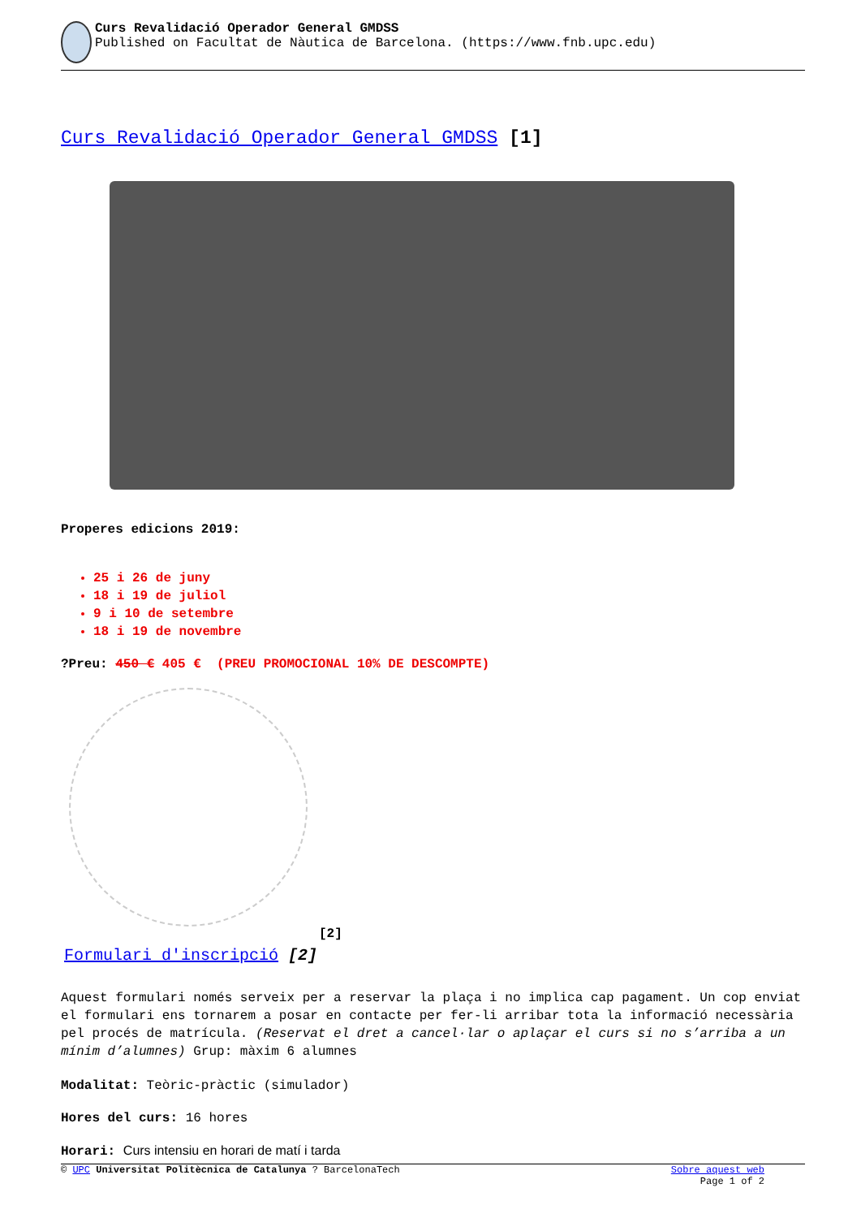Curs Revalidació Operador General GMDSS
Published on Facultat de Nàutica de Barcelona. (https://www.fnb.upc.edu)
Curs Revalidació Operador General GMDSS [1]
Properes edicions 2019:
25 i 26 de juny
18 i 19 de juliol
9 i 10 de setembre
18 i 19 de novembre
?Preu: 450 € 405 € (PREU PROMOCIONAL 10% DE DESCOMPTE)
[2]
Formulari d'inscripció [2]
Aquest formulari només serveix per a reservar la plaça i no implica cap pagament. Un cop enviat el formulari ens tornarem a posar en contacte per fer-li arribar tota la informació necessària pel procés de matrícula. (Reservat el dret a cancel·lar o aplaçar el curs si no s’arriba a un mínim d’alumnes) Grup: màxim 6 alumnes
Modalitat: Teòric-pràctic (simulador)
Hores del curs: 16 hores
Horari: Curs intensiu en horari de matí i tarda
© UPC Universitat Politècnica de Catalunya ? BarcelonaTech Sobre aquest web
Page 1 of 2